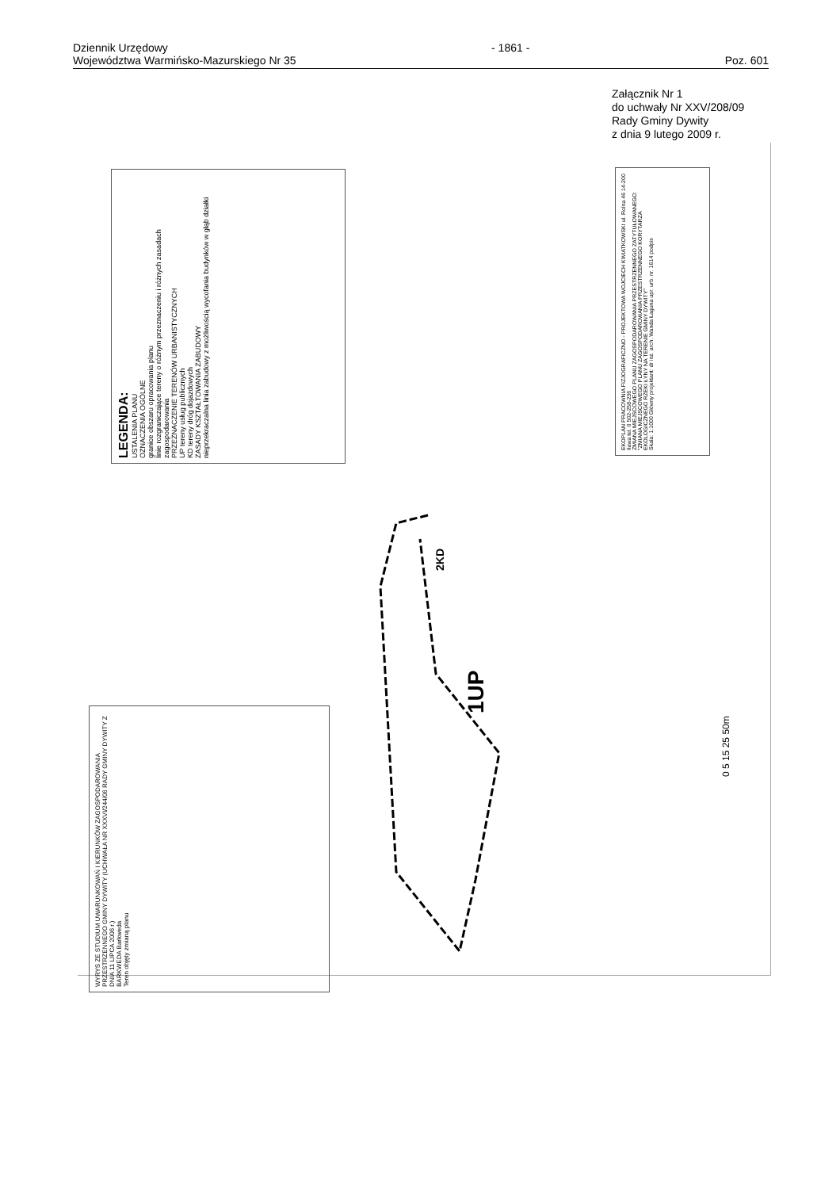Dziennik Urzędowy
Województwa Warmińsko-Mazurskiego Nr 35
- 1861 -
Poz. 601
Załącznik Nr 1
do uchwały Nr XXV/208/09
Rady Gminy Dywity
z dnia 9 lutego 2009 r.
LEGENDA:
USTALENIA PLANU
OZNACZENIA OGÓLNE
granice obszaru opracowania planu
linie rozgraniczające tereny o różnym przeznaczeniu i różnych zasadach zagospodarowania
PRZEZNACZENIE TERENÓW URBANISTYCZNYCH
UP tereny usług publicznych
KD tereny dróg dojazdowych
ZASADY KSZTAŁTOWANIA ZABUDOWY
nieprzekraczalna linia zabudowy z możliwością wycofania budynków w głąb działki
EKOPLAN PRACOWNIA FIZJOGRAFICZNO - PROJEKTOWA WOJCIECH KWIATKOWSKI ul. Rolna 46 14-200 Iława tel. 0 502-258-236
ZMIANA MIEJSCOWEGO PLANU ZAGOSPODAROWANIA PRZESTRZENNEGO ZATYTUŁOWANEGO: "ZMIANA MIEJSCOWEGO PLANU ZAGOSPODAROWANIA PRZESTRZENNEGO KORYTARZA EKOLOGICZNEGO RZEKI ŁYNY NA TERENIE GMINY DYWITY"
Skala: 1:1000 Główny projektant: dr inż. arch. Wanda Łaguna upr. urb. nr. 1614 podpis
WYRYS ZE STUDIUM UWARUNKOWAŃ I KIERUNKÓW ZAGOSPODAROWANIA PRZESTRZENNEGO GMINY DYWITY (UCHWAŁA NR XXXVI/244/06 RADY GMINY DYWITY Z DNIA 11 LIPCA 2006 r.)
BARKWEDA Barkweda
Teren objęty zmianą planu
1UP
2KD
0 5 15 25 50m